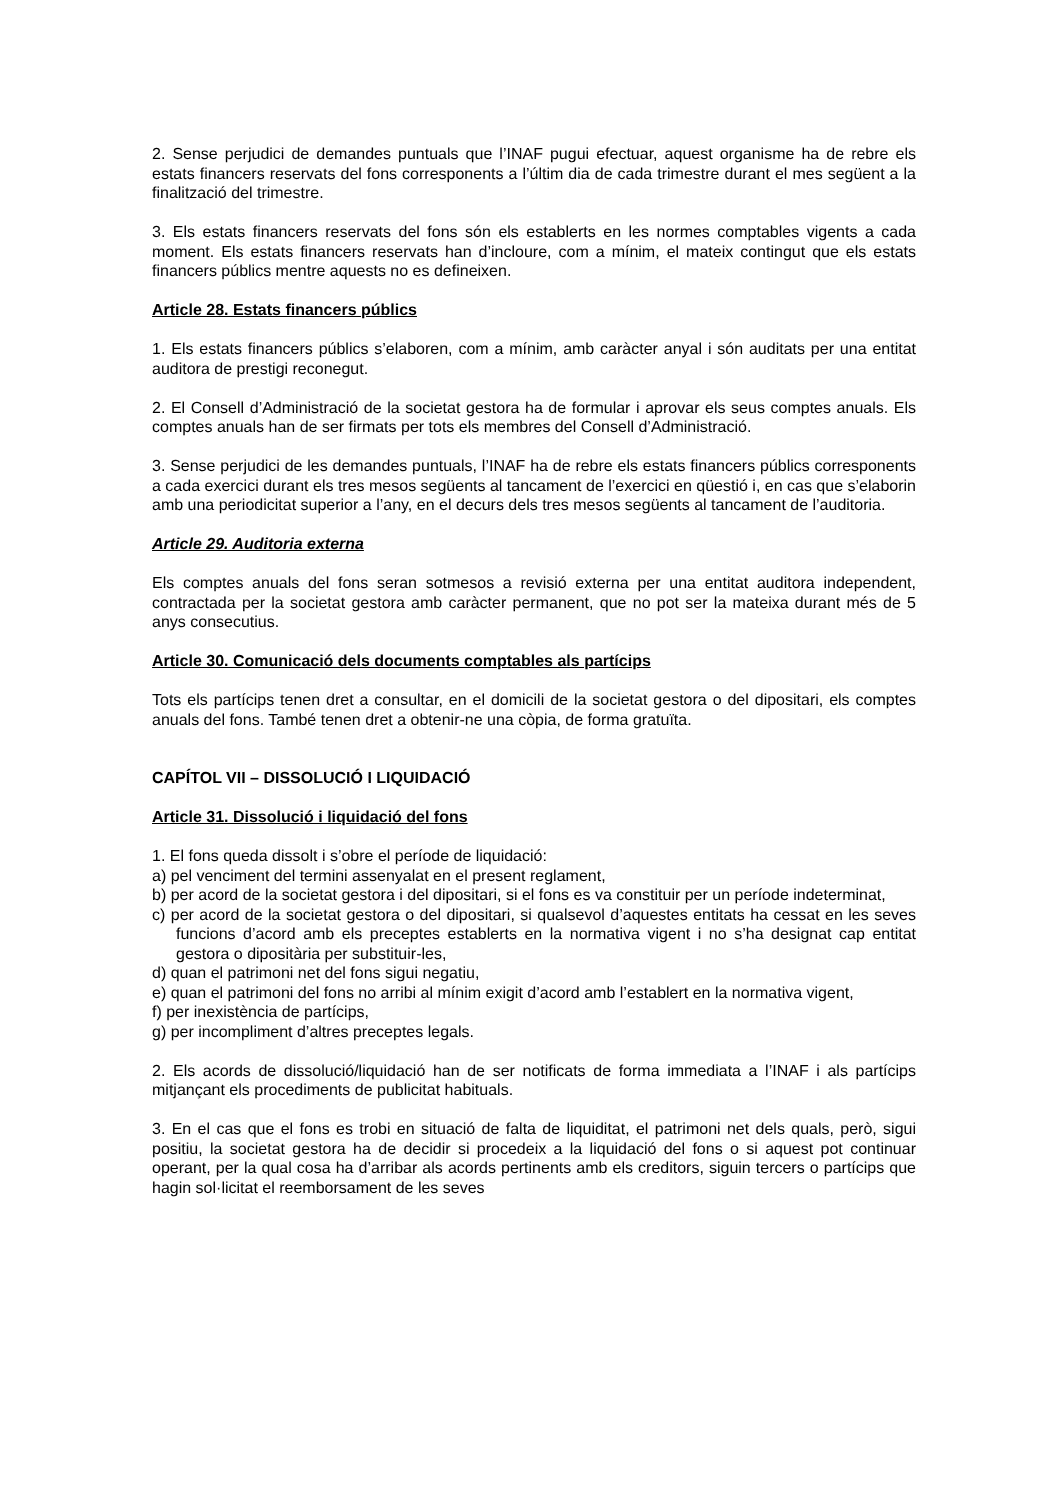2. Sense perjudici de demandes puntuals que l’INAF pugui efectuar, aquest organisme ha de rebre els estats financers reservats del fons corresponents a l’últim dia de cada trimestre durant el mes següent a la finalització del trimestre.
3. Els estats financers reservats del fons són els establerts en les normes comptables vigents a cada moment. Els estats financers reservats han d’incloure, com a mínim, el mateix contingut que els estats financers públics mentre aquests no es defineixen.
Article 28. Estats financers públics
1. Els estats financers públics s’elaboren, com a mínim, amb caràcter anyal i són auditats per una entitat auditora de prestigi reconegut.
2. El Consell d’Administració de la societat gestora ha de formular i aprovar els seus comptes anuals. Els comptes anuals han de ser firmats per tots els membres del Consell d’Administració.
3. Sense perjudici de les demandes puntuals, l’INAF ha de rebre els estats financers públics corresponents a cada exercici durant els tres mesos següents al tancament de l’exercici en qüestió i, en cas que s’elaborin amb una periodicitat superior a l’any, en el decurs dels tres mesos següents al tancament de l’auditoria.
Article 29. Auditoria externa
Els comptes anuals del fons seran sotmesos a revisió externa per una entitat auditora independent, contractada per la societat gestora amb caràcter permanent, que no pot ser la mateixa durant més de 5 anys consecutius.
Article 30. Comunicació dels documents comptables als partícips
Tots els partícips tenen dret a consultar, en el domicili de la societat gestora o del dipositari, els comptes anuals del fons. També tenen dret a obtenir-ne una còpia, de forma gratuïta.
CAPÍTOL VII – DISSOLUCIÓ I LIQUIDACIÓ
Article 31. Dissolució i liquidació del fons
1. El fons queda dissolt i s’obre el període de liquidació:
a) pel venciment del termini assenyalat en el present reglament,
b) per acord de la societat gestora i del dipositari, si el fons es va constituir per un període indeterminat,
c) per acord de la societat gestora o del dipositari, si qualsevol d’aquestes entitats ha cessat en les seves funcions d’acord amb els preceptes establerts en la normativa vigent i no s’ha designat cap entitat gestora o dipositària per substituir-les,
d) quan el patrimoni net del fons sigui negatiu,
e) quan el patrimoni del fons no arribi al mínim exigit d’acord amb l’establert en la normativa vigent,
f) per inexistència de partícips,
g) per incompliment d’altres preceptes legals.
2. Els acords de dissolució/liquidació han de ser notificats de forma immediata a l’INAF i als partícips mitjançant els procediments de publicitat habituals.
3. En el cas que el fons es trobi en situació de falta de liquiditat, el patrimoni net dels quals, però, sigui positiu, la societat gestora ha de decidir si procedeix a la liquidació del fons o si aquest pot continuar operant, per la qual cosa ha d’arribar als acords pertinents amb els creditors, siguin tercers o partícips que hagin sol·licitat el reemborsament de les seves